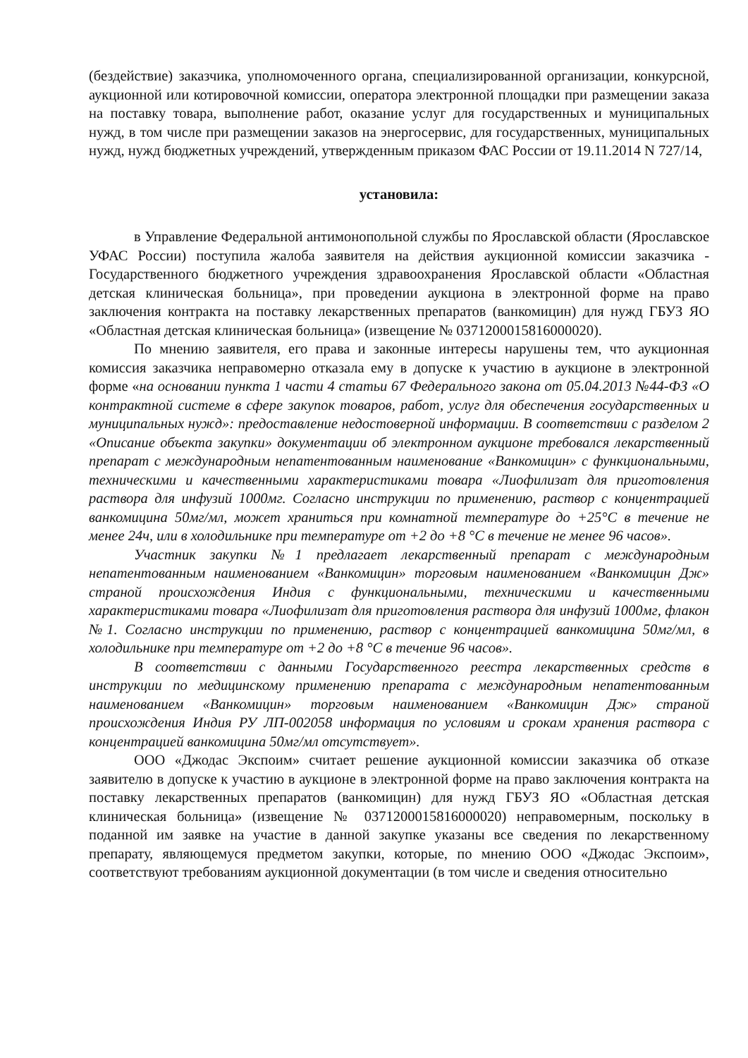(бездействие) заказчика, уполномоченного органа, специализированной организации, конкурсной, аукционной или котировочной комиссии, оператора электронной площадки при размещении заказа на поставку товара, выполнение работ, оказание услуг для государственных и муниципальных нужд, в том числе при размещении заказов на энергосервис, для государственных, муниципальных нужд, нужд бюджетных учреждений, утвержденным приказом ФАС России от 19.11.2014 N 727/14,
установила:
в Управление Федеральной антимонопольной службы по Ярославской области (Ярославское УФАС России) поступила жалоба заявителя на действия аукционной комиссии заказчика - Государственного бюджетного учреждения здравоохранения Ярославской области «Областная детская клиническая больница», при проведении аукциона в электронной форме на право заключения контракта на поставку лекарственных препаратов (ванкомицин) для нужд ГБУЗ ЯО «Областная детская клиническая больница» (извещение № 0371200015816000020).
По мнению заявителя, его права и законные интересы нарушены тем, что аукционная комиссия заказчика неправомерно отказала ему в допуске к участию в аукционе в электронной форме «на основании пункта 1 части 4 статьи 67 Федерального закона от 05.04.2013 №44-ФЗ «О контрактной системе в сфере закупок товаров, работ, услуг для обеспечения государственных и муниципальных нужд»: предоставление недостоверной информации. В соответствии с разделом 2 «Описание объекта закупки» документации об электронном аукционе требовался лекарственный препарат с международным непатентованным наименование «Ванкомицин» с функциональными, техническими и качественными характеристиками товара «Лиофилизат для приготовления раствора для инфузий 1000мг. Согласно инструкции по применению, раствор с концентрацией ванкомицина 50мг/мл, может храниться при комнатной температуре до +25°С в течение не менее 24ч, или в холодильнике при температуре от +2 до +8 °С в течение не менее 96 часов».
Участник закупки №1 предлагает лекарственный препарат с международным непатентованным наименованием «Ванкомицин» торговым наименованием «Ванкомицин Дж» страной происхождения Индия с функциональными, техническими и качественными характеристиками товара «Лиофилизат для приготовления раствора для инфузий 1000мг, флакон №1. Согласно инструкции по применению, раствор с концентрацией ванкомицина 50мг/мл, в холодильнике при температуре от +2 до +8 °С в течение 96 часов».
В соответствии с данными Государственного реестра лекарственных средств в инструкции по медицинскому применению препарата с международным непатентованным наименованием «Ванкомицин» торговым наименованием «Ванкомицин Дж» страной происхождения Индия РУ ЛП-002058 информация по условиям и срокам хранения раствора с концентрацией ванкомицина 50мг/мл отсутствует».
ООО «Джодас Экспоим» считает решение аукционной комиссии заказчика об отказе заявителю в допуске к участию в аукционе в электронной форме на право заключения контракта на поставку лекарственных препаратов (ванкомицин) для нужд ГБУЗ ЯО «Областная детская клиническая больница» (извещение № 0371200015816000020) неправомерным, поскольку в поданной им заявке на участие в данной закупке указаны все сведения по лекарственному препарату, являющемуся предметом закупки, которые, по мнению ООО «Джодас Экспоим», соответствуют требованиям аукционной документации (в том числе и сведения относительно